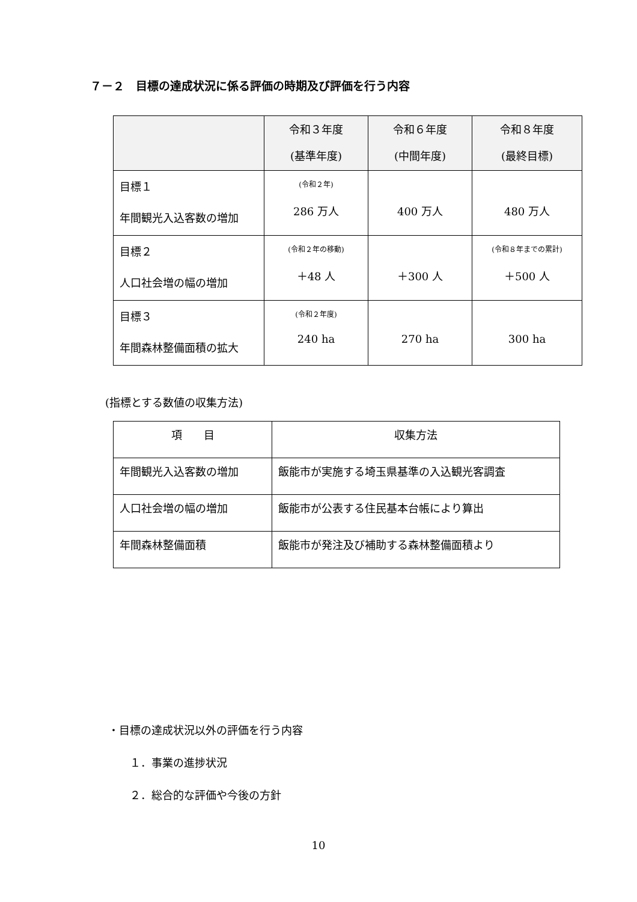７－２　目標の達成状況に係る評価の時期及び評価を行う内容
| | 令和３年度 (基準年度) | 令和６年度 (中間年度) | 令和８年度 (最終目標) |
| --- | --- | --- | --- |
| 目標１ 年間観光入込客数の増加 | (令和２年) 286 万人 | 400 万人 | 480 万人 |
| 目標２ 人口社会増の幅の増加 | (令和２年の移動) ＋48 人 | ＋300 人 | (令和８年までの累計) ＋500 人 |
| 目標３ 年間森林整備面積の拡大 | (令和２年度) 240 ha | 270 ha | 300 ha |
(指標とする数値の収集方法)
| 項 目 | 収集方法 |
| --- | --- |
| 年間観光入込客数の増加 | 飯能市が実施する埼玉県基準の入込観光客調査 |
| 人口社会増の幅の増加 | 飯能市が公表する住民基本台帳により算出 |
| 年間森林整備面積 | 飯能市が発注及び補助する森林整備面積より |
・目標の達成状況以外の評価を行う内容
　　１．事業の進捗状況
　　２．総合的な評価や今後の方針
10